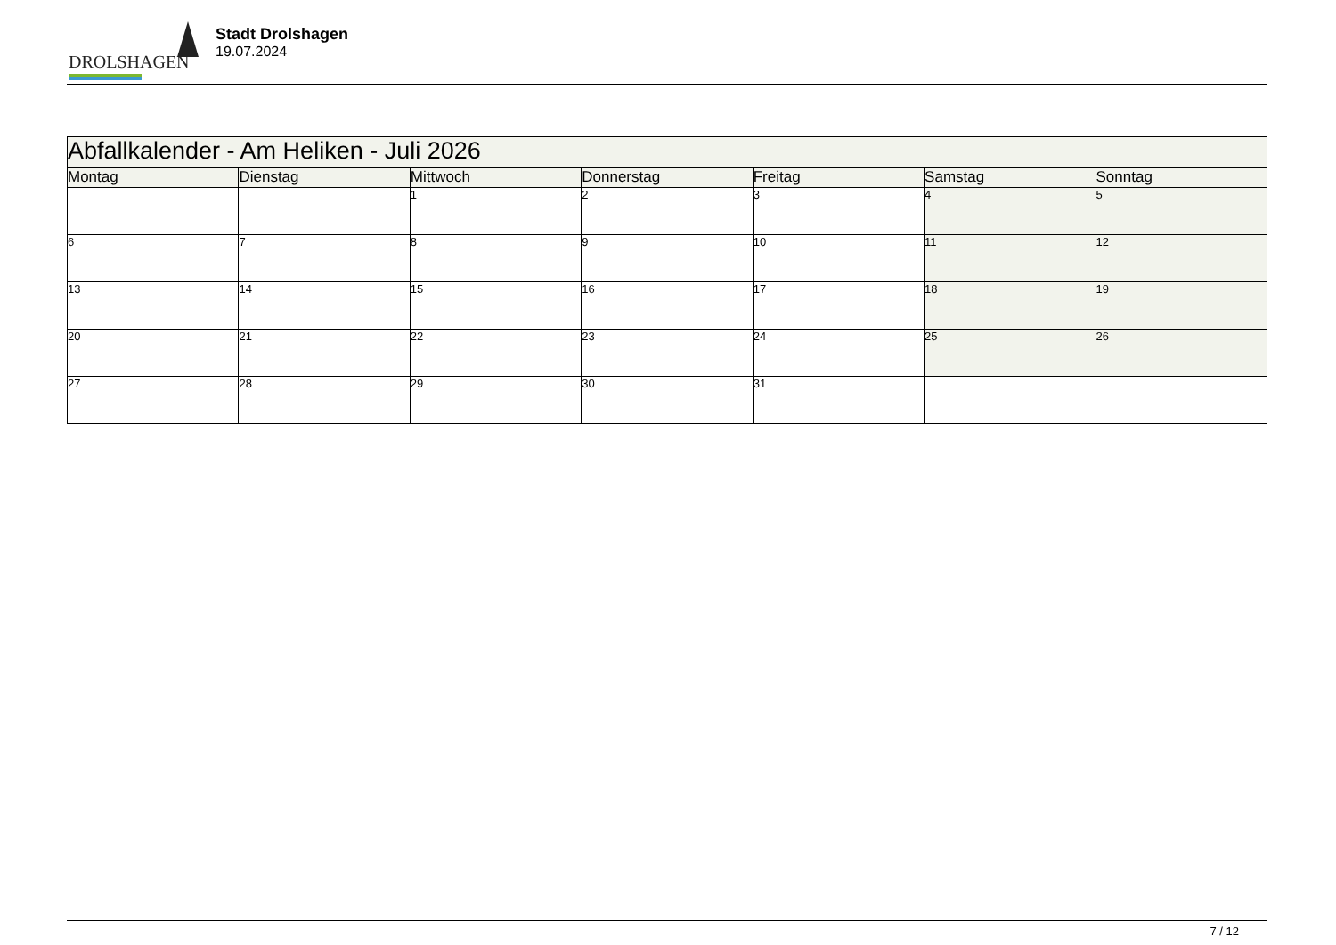DROLSHAGEN
Stadt Drolshagen
19.07.2024
| Abfallkalender - Am Heliken - Juli 2026 | | | | | | |
| Montag | Dienstag | Mittwoch | Donnerstag | Freitag | Samstag | Sonntag |
| | | 1 | 2 | 3 | 4 | 5 |
| 6 | 7 | 8 | 9 | 10 | 11 | 12 |
| 13 | 14 | 15 | 16 | 17 | 18 | 19 |
| 20 | 21 | 22 | 23 | 24 | 25 | 26 |
| 27 | 28 | 29 | 30 | 31 | | |
7 / 12